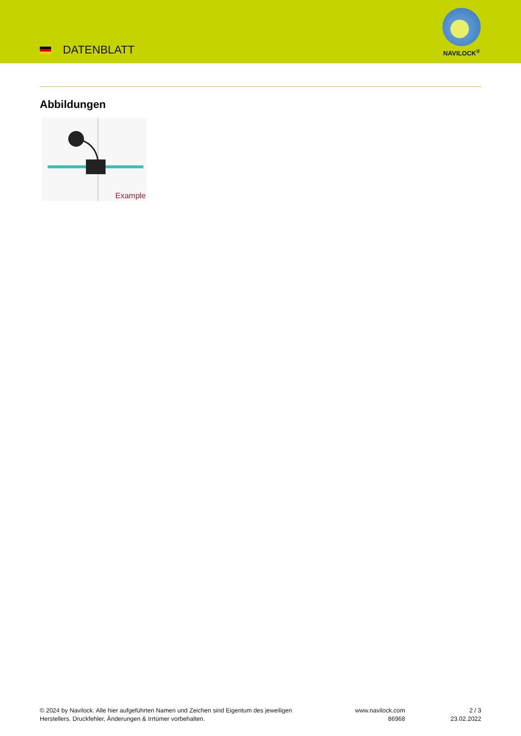DATENBLATT
NAVILOCK<sup>®</sup>
Abbildungen
Example
© 2024 by Navilock. Alle hier aufgeführten Namen und Zeichen sind Eigentum des jeweiligen
Herstellers. Druckfehler, Änderungen & Irrtümer vorbehalten.
www.navilock.com
86968
2 / 3
23.02.2022